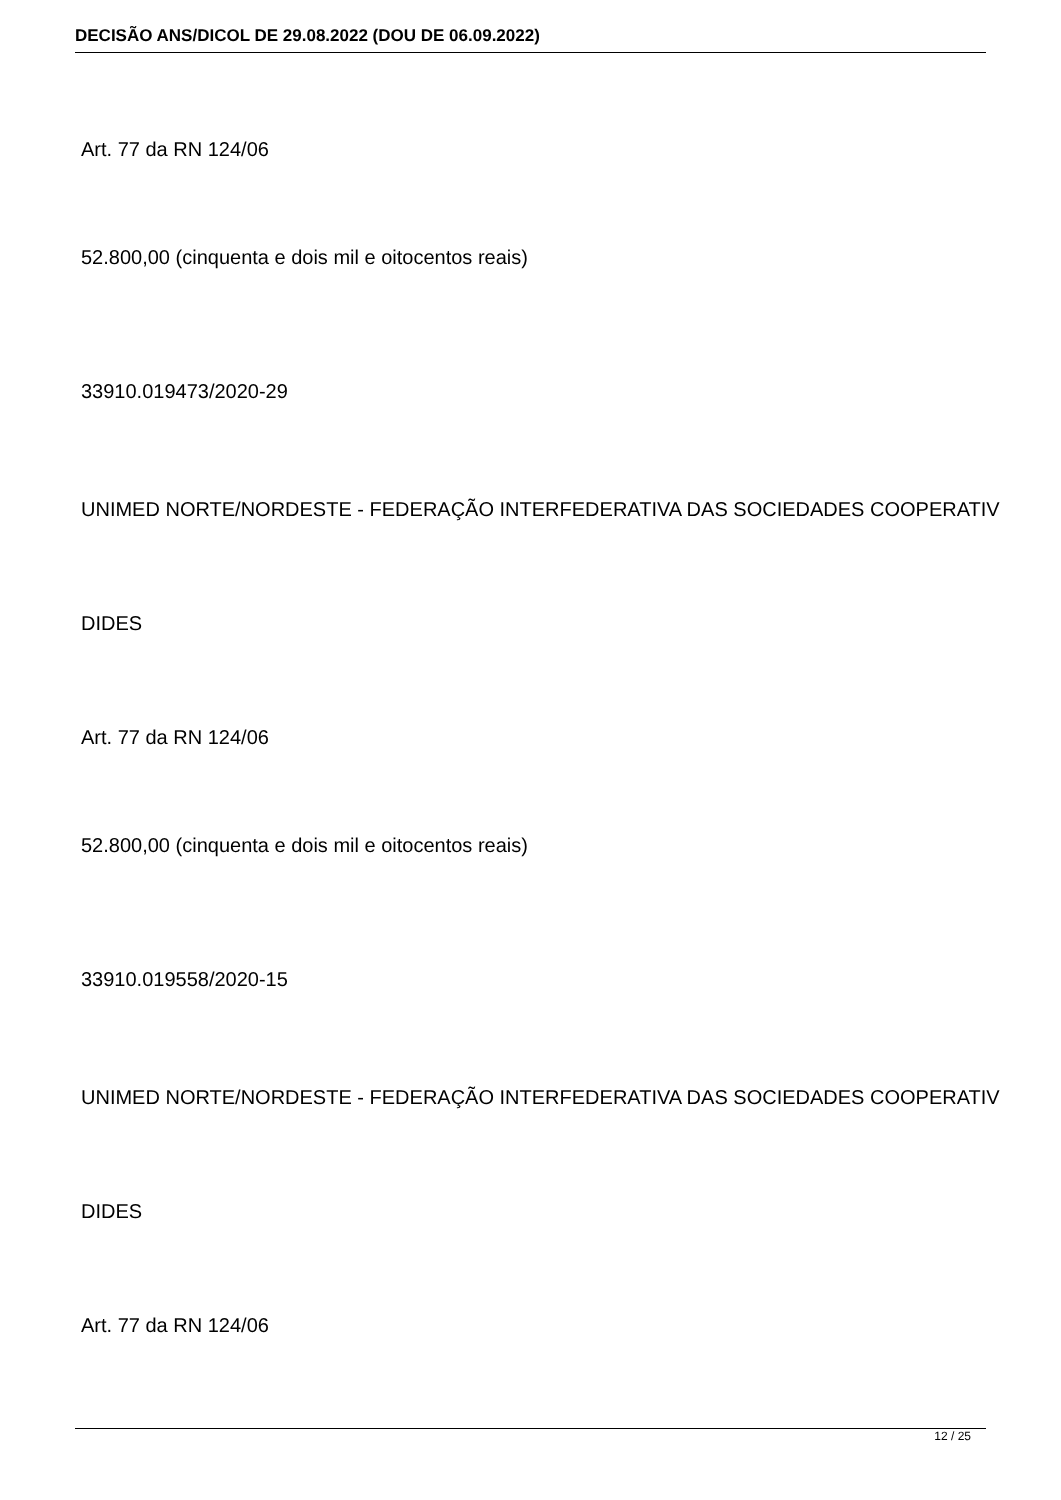DECISÃO ANS/DICOL DE 29.08.2022 (DOU DE 06.09.2022)
Art. 77 da RN 124/06
52.800,00 (cinquenta e dois mil e oitocentos reais)
33910.019473/2020-29
UNIMED NORTE/NORDESTE - FEDERAÇÃO INTERFEDERATIVA DAS SOCIEDADES COOPERATIV
DIDES
Art. 77 da RN 124/06
52.800,00 (cinquenta e dois mil e oitocentos reais)
33910.019558/2020-15
UNIMED NORTE/NORDESTE - FEDERAÇÃO INTERFEDERATIVA DAS SOCIEDADES COOPERATIV
DIDES
Art. 77 da RN 124/06
12 / 25